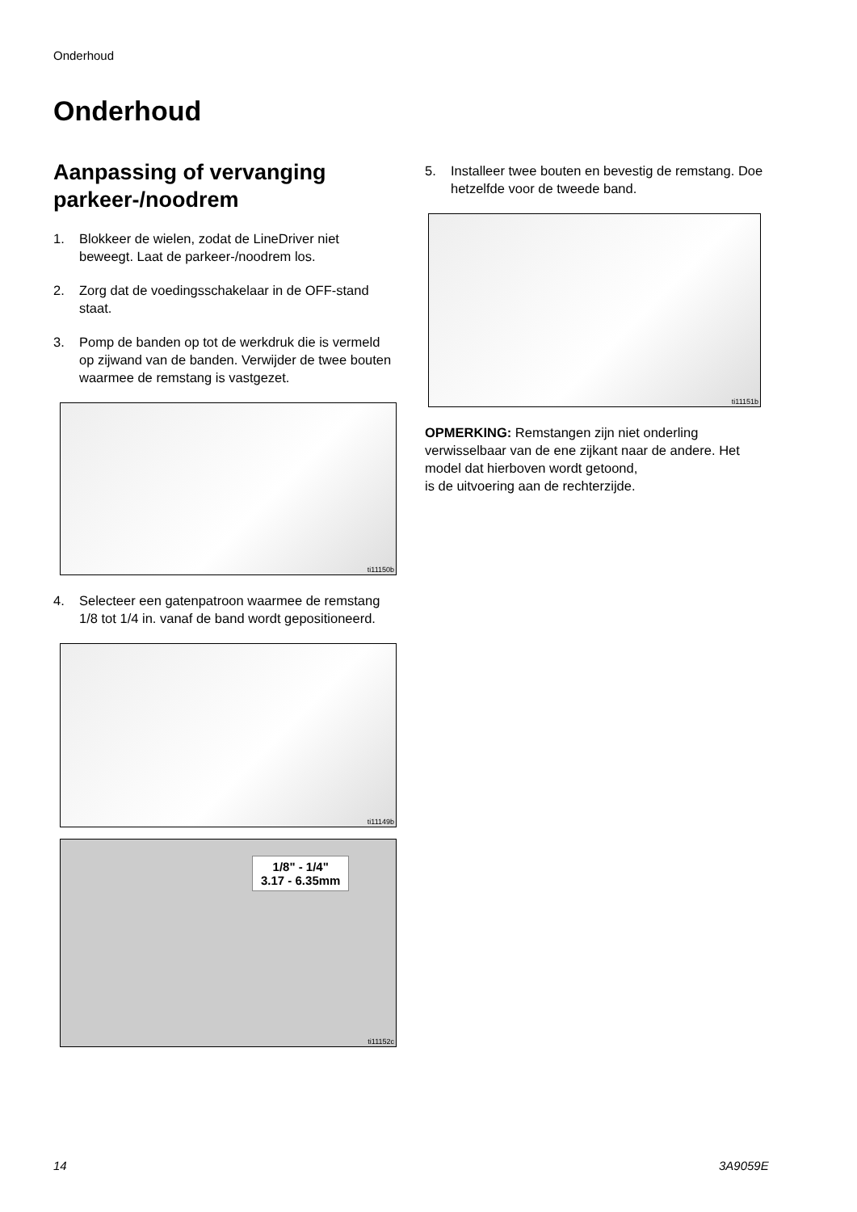Onderhoud
Onderhoud
Aanpassing of vervanging parkeer-/noodrem
1. Blokkeer de wielen, zodat de LineDriver niet beweegt. Laat de parkeer-/noodrem los.
2. Zorg dat de voedingsschakelaar in de OFF-stand staat.
3. Pomp de banden op tot de werkdruk die is vermeld op zijwand van de banden. Verwijder de twee bouten waarmee de remstang is vastgezet.
ti11150b
4. Selecteer een gatenpatroon waarmee de remstang 1/8 tot 1/4 in. vanaf de band wordt gepositioneerd.
ti11149b
1/8" - 1/4"
3.17 - 6.35mm
ti11152c
5. Installeer twee bouten en bevestig de remstang. Doe hetzelfde voor de tweede band.
ti11151b
OPMERKING: Remstangen zijn niet onderling verwisselbaar van de ene zijkant naar de andere. Het model dat hierboven wordt getoond,
is de uitvoering aan de rechterzijde.
14 3A9059E